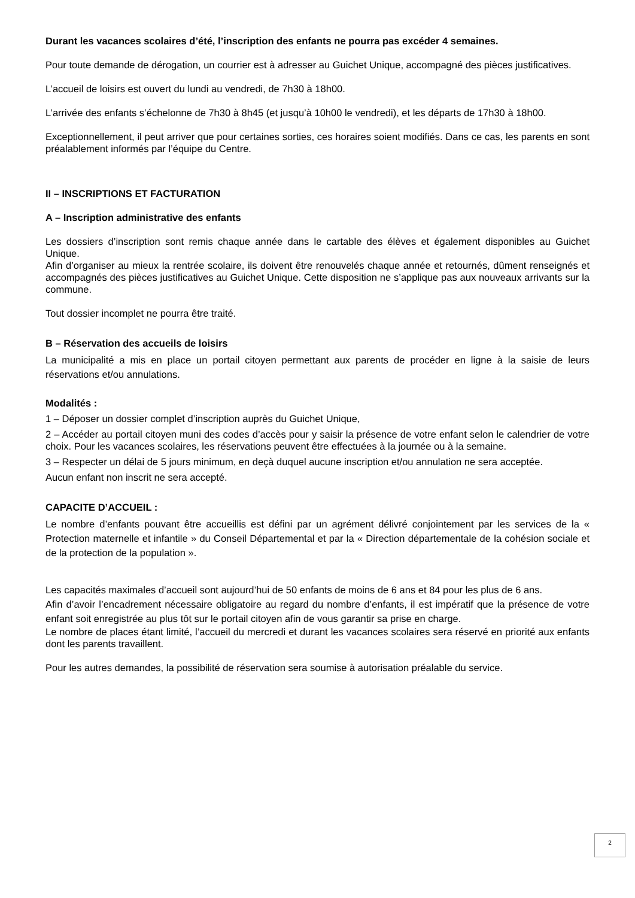Durant les vacances scolaires d’été, l’inscription des enfants ne pourra pas excéder 4 semaines.
Pour toute demande de dérogation, un courrier est à adresser au Guichet Unique, accompagné des pièces justificatives.
L’accueil de loisirs est ouvert du lundi au vendredi, de 7h30 à 18h00.
L’arrivée des enfants s’échelonne de 7h30 à 8h45 (et jusqu’à 10h00 le vendredi), et les départs de 17h30 à 18h00.
Exceptionnellement, il peut arriver que pour certaines sorties, ces horaires soient modifiés. Dans ce cas, les parents en sont préalablement informés par l’équipe du Centre.
II – INSCRIPTIONS ET FACTURATION
A – Inscription administrative des enfants
Les dossiers d’inscription sont remis chaque année dans le cartable des élèves et également disponibles au Guichet Unique.
Afin d’organiser au mieux la rentrée scolaire, ils doivent être renouvelés chaque année et retournés, dûment renseignés et accompagnés des pièces justificatives au Guichet Unique. Cette disposition ne s’applique pas aux nouveaux arrivants sur la commune.
Tout dossier incomplet ne pourra être traité.
B – Réservation des accueils de loisirs
La municipalité a mis en place un portail citoyen permettant aux parents de procéder en ligne à la saisie de leurs réservations et/ou annulations.
Modalités :
1 – Déposer un dossier complet d’inscription auprès du Guichet Unique,
2 – Accéder au portail citoyen muni des codes d’accès pour y saisir la présence de votre enfant selon le calendrier de votre choix. Pour les vacances scolaires, les réservations peuvent être effectuées à la journée ou à la semaine.
3 – Respecter un délai de 5 jours minimum, en deçà duquel aucune inscription et/ou annulation ne sera acceptée.
Aucun enfant non inscrit ne sera accepté.
CAPACITE D’ACCUEIL :
Le nombre d’enfants pouvant être accueillis est défini par un agrément délivré conjointement par les services de la « Protection maternelle et infantile » du Conseil Départemental et par la « Direction départementale de la cohésion sociale et de la protection de la population ».
Les capacités maximales d’accueil sont aujourd’hui de 50 enfants de moins de 6 ans et 84 pour les plus de 6 ans.
Afin d’avoir l’encadrement nécessaire obligatoire au regard du nombre d’enfants, il est impératif que la présence de votre enfant soit enregistrée au plus tôt sur le portail citoyen afin de vous garantir sa prise en charge.
Le nombre de places étant limité, l’accueil du mercredi et durant les vacances scolaires sera réservé en priorité aux enfants dont les parents travaillent.
Pour les autres demandes, la possibilité de réservation sera soumise à autorisation préalable du service.
2